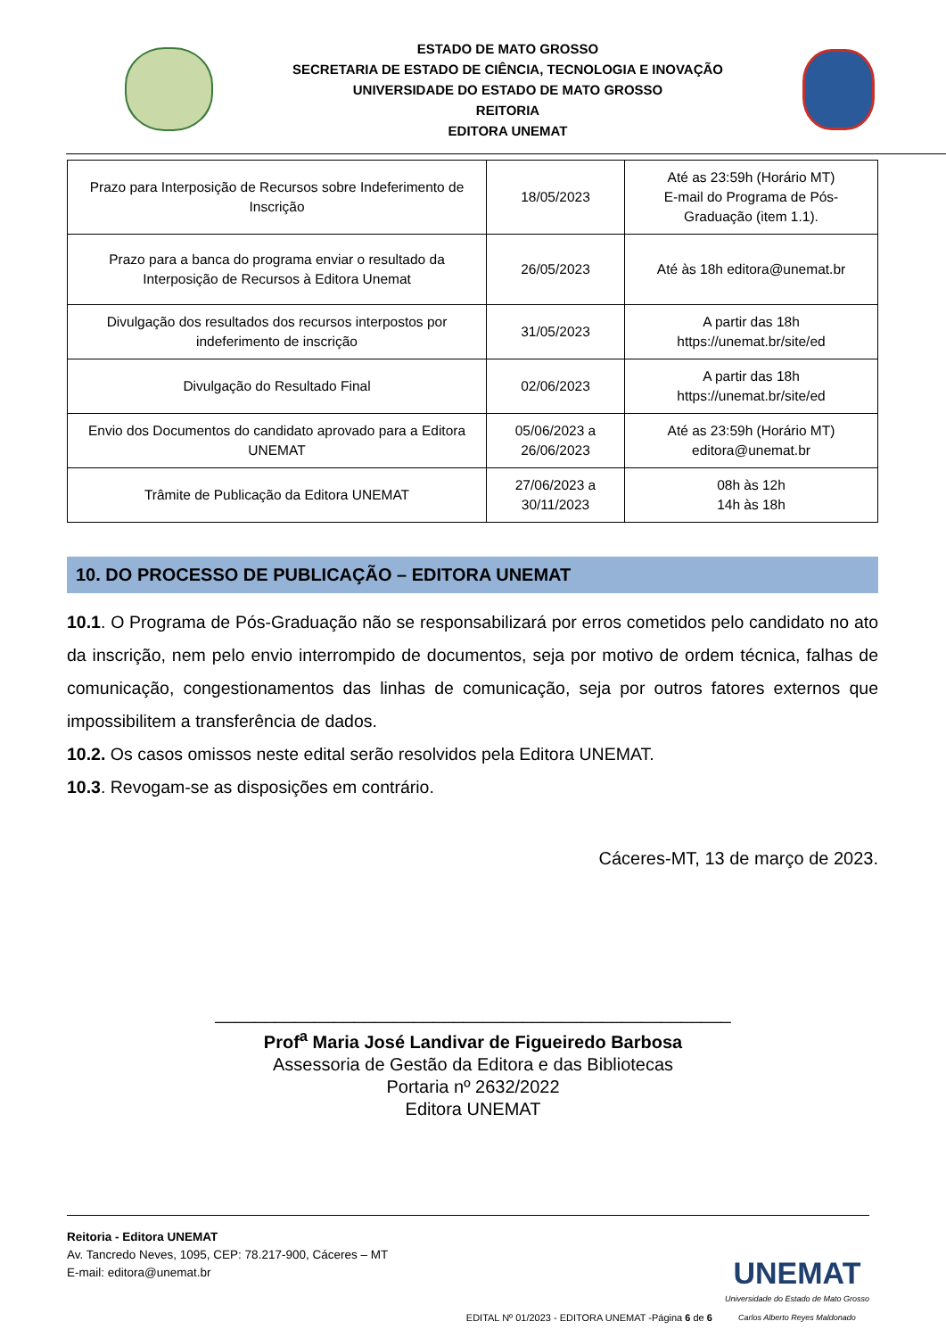ESTADO DE MATO GROSSO
SECRETARIA DE ESTADO DE CIÊNCIA, TECNOLOGIA E INOVAÇÃO
UNIVERSIDADE DO ESTADO DE MATO GROSSO
REITORIA
EDITORA UNEMAT
| Prazo para Interposição de Recursos sobre Indeferimento de Inscrição | 18/05/2023 | Até as 23:59h (Horário MT) E-mail do Programa de Pós-Graduação (item 1.1). |
| Prazo para a banca do programa enviar o resultado da Interposição de Recursos à Editora Unemat | 26/05/2023 | Até às 18h editora@unemat.br |
| Divulgação dos resultados dos recursos interpostos por indeferimento de inscrição | 31/05/2023 | A partir das 18h https://unemat.br/site/ed |
| Divulgação do Resultado Final | 02/06/2023 | A partir das 18h https://unemat.br/site/ed |
| Envio dos Documentos do candidato aprovado para a Editora UNEMAT | 05/06/2023 a 26/06/2023 | Até as 23:59h (Horário MT) editora@unemat.br |
| Trâmite de Publicação da Editora UNEMAT | 27/06/2023 a 30/11/2023 | 08h às 12h 14h às 18h |
10. DO PROCESSO DE PUBLICAÇÃO – EDITORA UNEMAT
10.1. O Programa de Pós-Graduação não se responsabilizará por erros cometidos pelo candidato no ato da inscrição, nem pelo envio interrompido de documentos, seja por motivo de ordem técnica, falhas de comunicação, congestionamentos das linhas de comunicação, seja por outros fatores externos que impossibilitem a transferência de dados.
10.2. Os casos omissos neste edital serão resolvidos pela Editora UNEMAT.
10.3. Revogam-se as disposições em contrário.
Cáceres-MT, 13 de março de 2023.
____________________________________________________
Prof<sup>a</sup> Maria José Landivar de Figueiredo Barbosa
Assessoria de Gestão da Editora e das Bibliotecas
Portaria nº 2632/2022
Editora UNEMAT
Reitoria - Editora UNEMAT
Av. Tancredo Neves, 1095, CEP: 78.217-900, Cáceres – MT
E-mail: editora@unemat.br
EDITAL Nº 01/2023 - EDITORA UNEMAT -Página 6 de 6 UNEMAT
Universidade do Estado de Mato Grosso
Carlos Alberto Reyes Maldonado